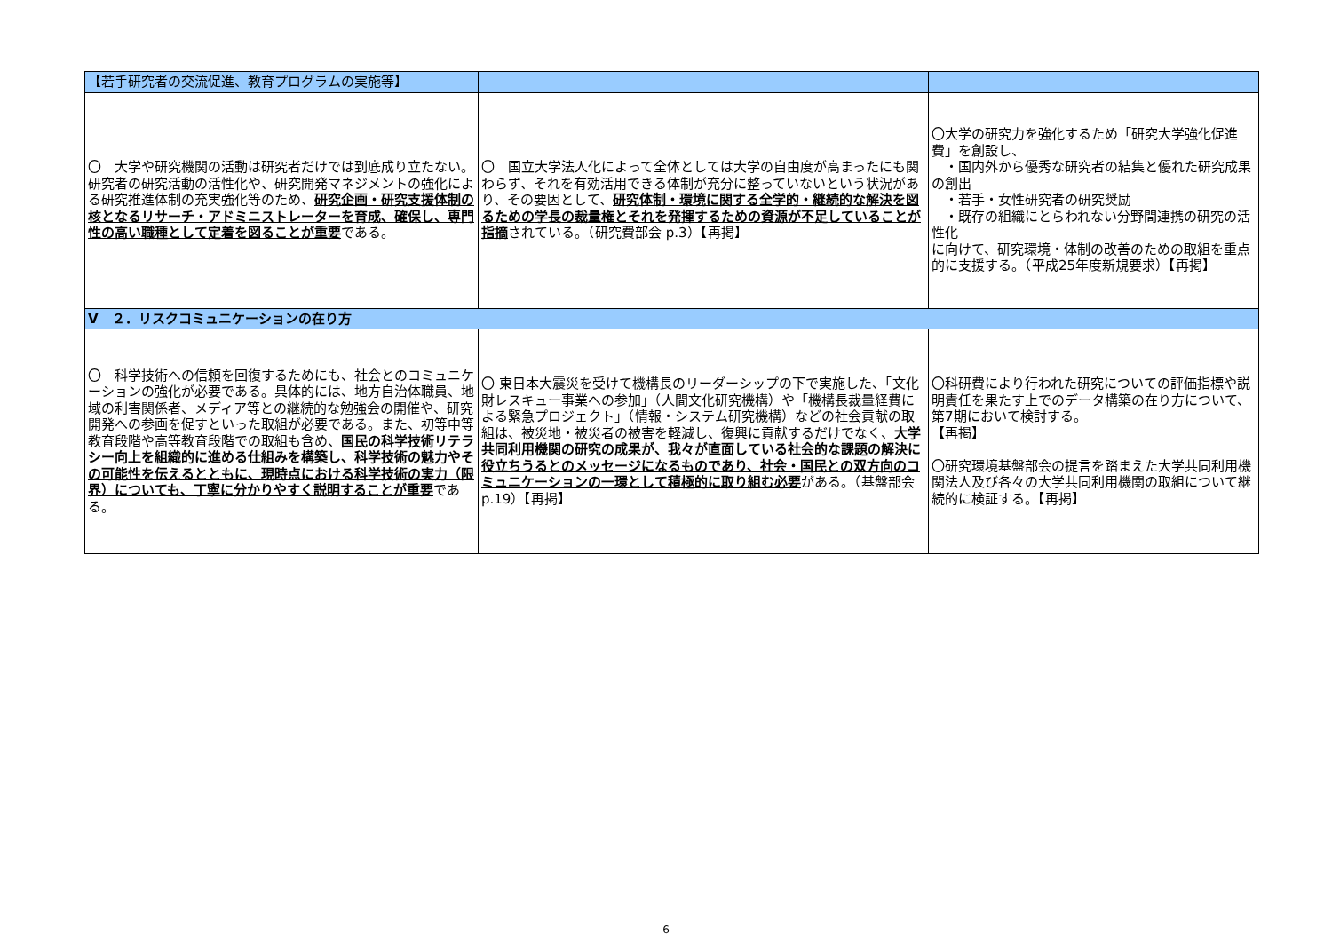| 【若手研究者の交流促進、教育プログラムの実施等】 | | |
| 〇 大学や研究機関の活動は研究者だけでは到底成り立たない。研究者の研究活動の活性化や、研究開発マネジメントの強化による研究推進体制の充実強化等のため、 研究企画・研究支援体制の核となるリサーチ・アドミニストレーターを育成、確保し、専門性の高い職種として定着を図ることが重要 である。 | 〇 国立大学法人化によって全体としては大学の自由度が高まったにも関わらず、それを有効活用できる体制が充分に整っていないという状況があり、その要因として、 研究体制・環境に関する全学的・継続的な解決を図るための学長の裁量権とそれを発揮するための資源が不足していることが指摘 されている。（研究費部会 p.3）【再掲】 | 〇大学の研究力を強化するため「研究大学強化促進費」を創設し、 ・国内外から優秀な研究者の結集と優れた研究成果の創出 ・若手・女性研究者の研究奨励 ・既存の組織にとらわれない分野間連携の研究の活性化 に向けて、研究環境・体制の改善のための取組を重点的に支援する。（平成25年度新規要求）【再掲】 |
| Ⅴ ２．リスクコミュニケーションの在り方 | | |
| 〇 科学技術への信頼を回復するためにも、社会とのコミュニケーションの強化が必要である。具体的には、地方自治体職員、地域の利害関係者、メディア等との継続的な勉強会の開催や、研究開発への参画を促すといった取組が必要である。また、初等中等教育段階や高等教育段階での取組も含め、 国民の科学技術リテラシー向上を組織的に進める仕組みを構築し、科学技術の魅力やその可能性を伝えるとともに、現時点における科学技術の実力（限界）についても、丁寧に分かりやすく説明することが重要 である。 | 〇 東日本大震災を受けて機構長のリーダーシップの下で実施した、「文化財レスキュー事業への参加」（人間文化研究機構）や「機構長裁量経費による緊急プロジェクト」（情報・システム研究機構）などの社会貢献の取組は、被災地・被災者の被害を軽減し、復興に貢献するだけでなく、 大学共同利用機関の研究の成果が、我々が直面している社会的な課題の解決に役立ちうるとのメッセージになるものであり、社会・国民との双方向のコミュニケーションの一環として積極的に取り組む必要 がある。（基盤部会p.19）【再掲】 | 〇科研費により行われた研究についての評価指標や説明責任を果たす上でのデータ構築の在り方について、第7期において検討する。 【再掲】 〇研究環境基盤部会の提言を踏まえた大学共同利用機関法人及び各々の大学共同利用機関の取組について継続的に検証する。【再掲】 |
6